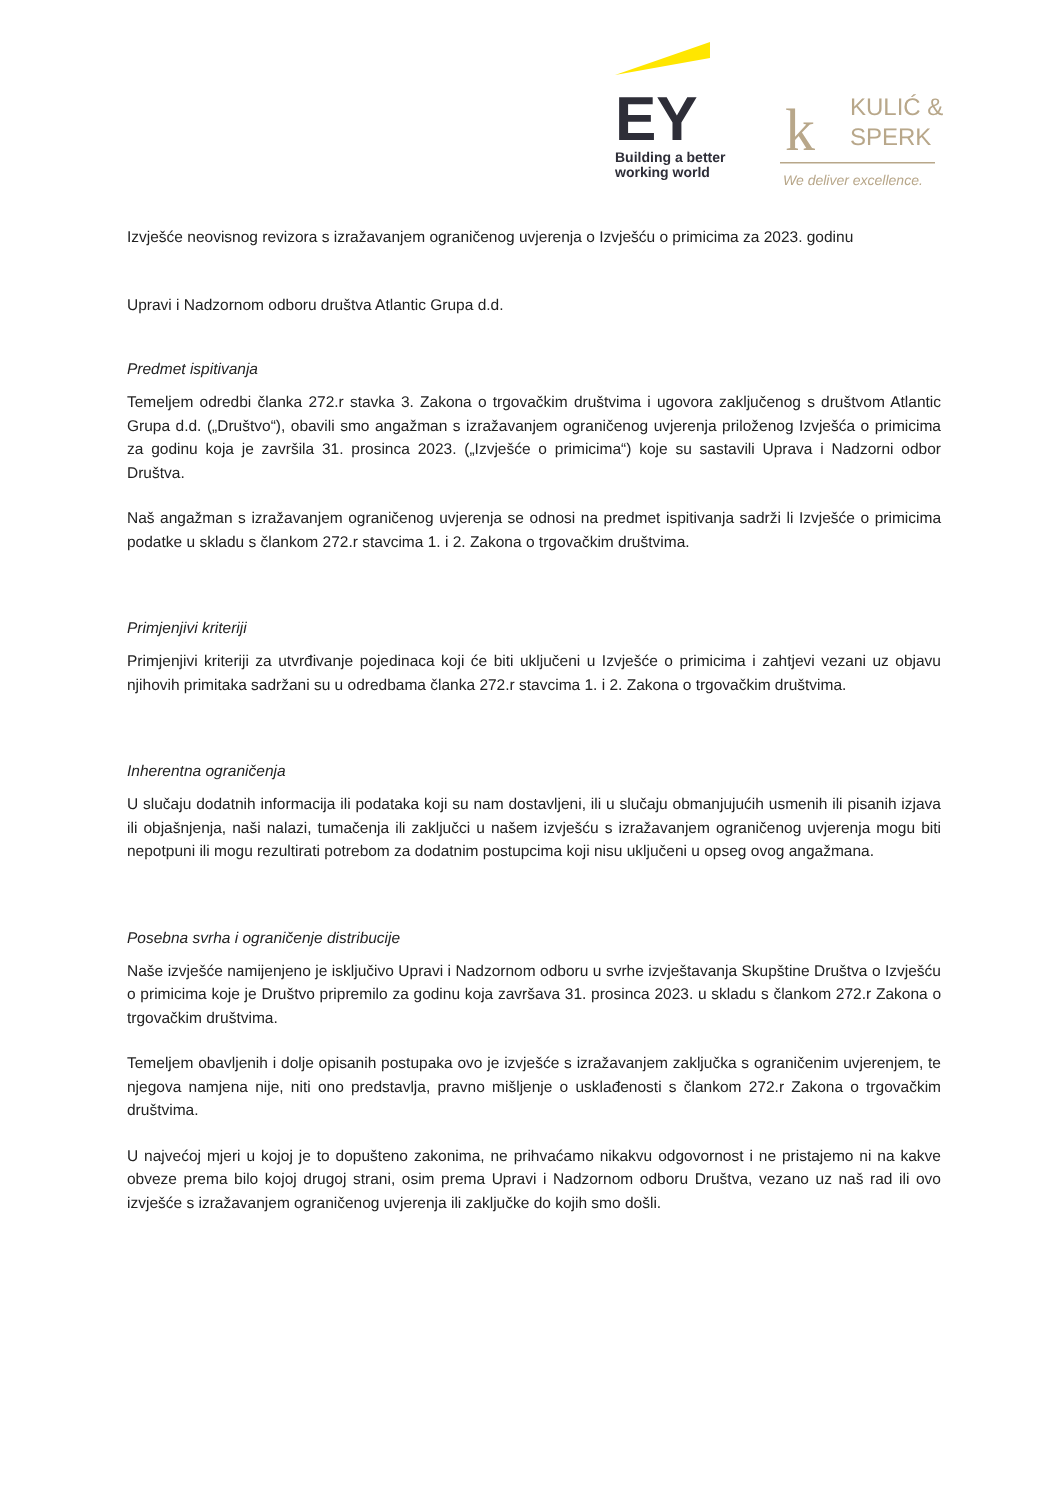EY
Building a better
working world
k
KULIĆ &
SPERK
We deliver excellence.
Izvješće neovisnog revizora s izražavanjem ograničenog uvjerenja o Izvješću o primicima za 2023. godinu
Upravi i Nadzornom odboru društva Atlantic Grupa d.d.
Predmet ispitivanja
Temeljem odredbi članka 272.r stavka 3. Zakona o trgovačkim društvima i ugovora zaključenog s društvom Atlantic Grupa d.d. („Društvo“), obavili smo angažman s izražavanjem ograničenog uvjerenja priloženog Izvješća o primicima za godinu koja je završila 31. prosinca 2023. („Izvješće o primicima“) koje su sastavili Uprava i Nadzorni odbor Društva.
Naš angažman s izražavanjem ograničenog uvjerenja se odnosi na predmet ispitivanja sadrži li Izvješće o primicima podatke u skladu s člankom 272.r stavcima 1. i 2. Zakona o trgovačkim društvima.
Primjenjivi kriteriji
Primjenjivi kriteriji za utvrđivanje pojedinaca koji će biti uključeni u Izvješće o primicima i zahtjevi vezani uz objavu njihovih primitaka sadržani su u odredbama članka 272.r stavcima 1. i 2. Zakona o trgovačkim društvima.
Inherentna ograničenja
U slučaju dodatnih informacija ili podataka koji su nam dostavljeni, ili u slučaju obmanjujućih usmenih ili pisanih izjava ili objašnjenja, naši nalazi, tumačenja ili zaključci u našem izvješću s izražavanjem ograničenog uvjerenja mogu biti nepotpuni ili mogu rezultirati potrebom za dodatnim postupcima koji nisu uključeni u opseg ovog angažmana.
Posebna svrha i ograničenje distribucije
Naše izvješće namijenjeno je isključivo Upravi i Nadzornom odboru u svrhe izvještavanja Skupštine Društva o Izvješću o primicima koje je Društvo pripremilo za godinu koja završava 31. prosinca 2023. u skladu s člankom 272.r Zakona o trgovačkim društvima.
Temeljem obavljenih i dolje opisanih postupaka ovo je izvješće s izražavanjem zaključka s ograničenim uvjerenjem, te njegova namjena nije, niti ono predstavlja, pravno mišljenje o usklađenosti s člankom 272.r Zakona o trgovačkim društvima.
U najvećoj mjeri u kojoj je to dopušteno zakonima, ne prihvaćamo nikakvu odgovornost i ne pristajemo ni na kakve obveze prema bilo kojoj drugoj strani, osim prema Upravi i Nadzornom odboru Društva, vezano uz naš rad ili ovo izvješće s izražavanjem ograničenog uvjerenja ili zaključke do kojih smo došli.